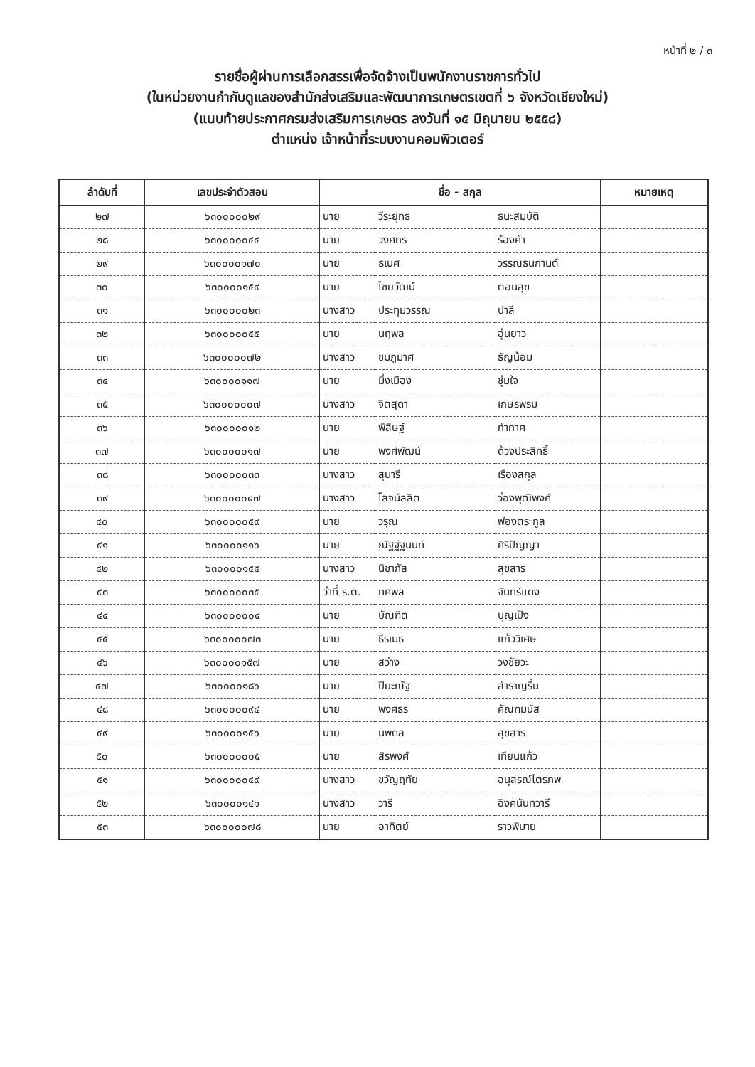หน้าที่ ๒ / ๓
รายชื่อผู้ผ่านการเลือกสรรเพื่อจัดจ้างเป็นพนักงานราชการทั่วไป
(ในหน่วยงานกำกับดูแลของสำนักส่งเสริมและพัฒนาการเกษตรเขตที่ ๖ จังหวัดเชียงใหม่)
(แนบท้ายประกาศกรมส่งเสริมการเกษตร ลงวันที่ ๑๕ มิถุนายน ๒๕๕๘)
ตำแหน่ง เจ้าหน้าที่ระบบงานคอมพิวเตอร์
| ลำดับที่ | เลขประจำตัวสอบ | ชื่อ - สกุล | | | หมายเหตุ |
| --- | --- | --- | --- | --- | --- |
| ๒๗ | ๖๓๐๐๐๐๐๒๙ | นาย | วีระยุทธ | ธนะสมบัติ | |
| ๒๘ | ๖๓๐๐๐๐๐๔๔ | นาย | วงศกร | ร้องคำ | |
| ๒๙ | ๖๓๐๐๐๐๑๗๐ | นาย | ธเนศ | วรรณธนกานต์ | |
| ๓๐ | ๖๓๐๐๐๐๑๕๙ | นาย | ไชยวัฒน์ | ตอนสุข | |
| ๓๑ | ๖๓๐๐๐๐๐๒๓ | นางสาว | ประทุมวรรณ | ปาลี | |
| ๓๒ | ๖๓๐๐๐๐๐๕๕ | นาย | นฤพล | อุ่นยาว | |
| ๓๓ | ๖๓๐๐๐๐๐๗๒ | นางสาว | ชมภูมาศ | ธัญน้อม | |
| ๓๔ | ๖๓๐๐๐๐๑๑๗ | นาย | มิ่งเมือง | ชุ่มใจ | |
| ๓๕ | ๖๓๐๐๐๐๐๐๗ | นางสาว | จิตสุดา | เกษรพรม | |
| ๓๖ | ๖๓๐๐๐๐๐๑๒ | นาย | พิสิษฐ์ | กำกาศ | |
| ๓๗ | ๖๓๐๐๐๐๐๑๗ | นาย | พงศ์พัฒน์ | ด้วงประสิทธิ์ | |
| ๓๘ | ๖๓๐๐๐๐๐๓๓ | นางสาว | สุนารี | เรืองสกุล | |
| ๓๙ | ๖๓๐๐๐๐๐๔๗ | นางสาว | โลจน์ลลิต | ว่องพุฒิพงศ์ | |
| ๔๐ | ๖๓๐๐๐๐๐๕๙ | นาย | วรุณ | ฟองตระกูล | |
| ๔๑ | ๖๓๐๐๐๐๑๑๖ | นาย | ณัฐฐ์ฐนนท์ | ศิริปัญญา | |
| ๔๒ | ๖๓๐๐๐๐๑๕๕ | นางสาว | นิชาภัส | สุขสาร | |
| ๔๓ | ๖๓๐๐๐๐๐๓๕ | ว่าที่ ร.ต. | ทศพล | จันทร์แดง | |
| ๔๔ | ๖๓๐๐๐๐๐๐๔ | นาย | บัณฑิต | บุญเป็ง | |
| ๔๕ | ๖๓๐๐๐๐๐๗๓ | นาย | ธีรเมธ | แก้ววิเศษ | |
| ๔๖ | ๖๓๐๐๐๐๑๕๗ | นาย | สว่าง | วงชัยวะ | |
| ๔๗ | ๖๓๐๐๐๐๑๘๖ | นาย | ปิยะณัฐ | สำราญรื่น | |
| ๔๘ | ๖๓๐๐๐๐๐๙๔ | นาย | พงศธร | คัณฑมนัส | |
| ๔๙ | ๖๓๐๐๐๐๑๕๖ | นาย | นพดล | สุขสาร | |
| ๕๐ | ๖๓๐๐๐๐๐๐๕ | นาย | สิรพงศ์ | เทียนแก้ว | |
| ๕๑ | ๖๓๐๐๐๐๐๔๙ | นางสาว | ขวัญฤทัย | อนุสรณ์ไตรภพ | |
| ๕๒ | ๖๓๐๐๐๐๑๔๑ | นางสาว | วารี | อิงคนันทวารี | |
| ๕๓ | ๖๓๐๐๐๐๐๗๘ | นาย | อาทิตย์ | ราวพิมาย | |